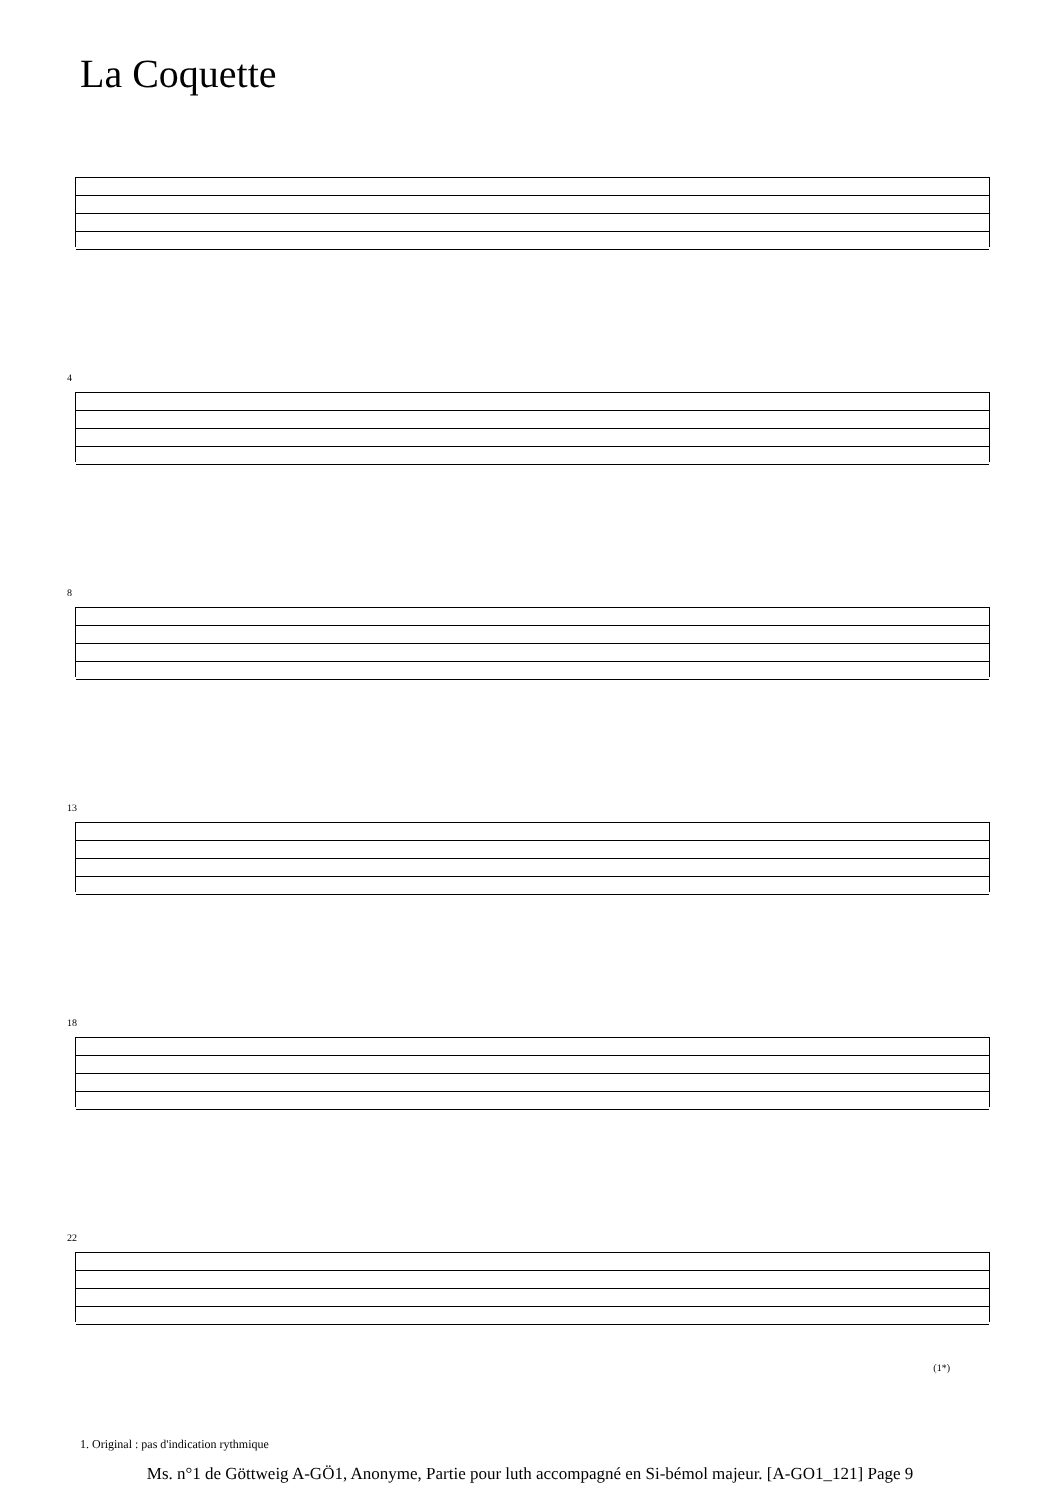La Coquette
4
8
13
18
22
(1*)
1. Original : pas d'indication rythmique
Ms. n°1 de Göttweig A-GÖ1, Anonyme, Partie pour luth accompagné en Si-bémol majeur. [A-GO1_121] Page 9